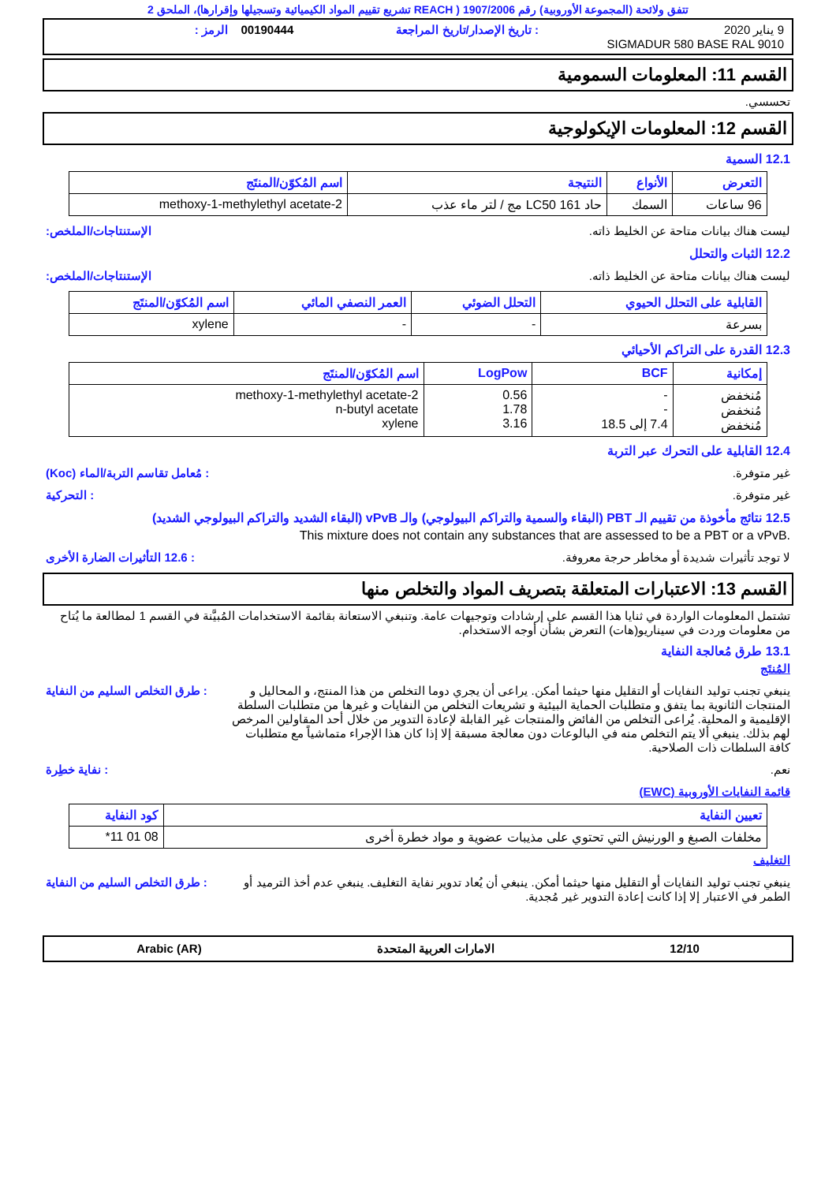تتفق ولائحة (المجموعة الأوروبية) رقم 1907/2006 ( REACH تشريع تقييم المواد الكيميائية وتسجيلها وإقرارها)، الملحق 2
9 يناير 2020
: تاريخ الإصدار/تاريخ المراجعة
00190444 الرمز :
SIGMADUR 580 BASE RAL 9010
القسم 11: المعلومات السمومية
تحسسي.
القسم 12: المعلومات الإيكولوجية
12.1 السمية
| التعرض | الأنواع | النتيجة | اسم المُكوّن/المنتَج |
| --- | --- | --- | --- |
| 96 ساعات | السمك | حاد LC50 161 مج / لتر ماء عذب | 2-methoxy-1-methylethyl acetate |
ليست هناك بيانات متاحة عن الخليط ذاته.
الإستنتاجات/الملخص:
12.2 الثبات والتحلل
ليست هناك بيانات متاحة عن الخليط ذاته.
الإستنتاجات/الملخص:
| القابلية على التحلل الحيوي | التحلل الضوئي | العمر النصفي المائي | اسم المُكوّن/المنتَج |
| --- | --- | --- | --- |
| بسرعة | - | - | xylene |
12.3 القدرة على التراكم الأحيائي
| إمكانية | BCF | LogPow | اسم المُكوّن/المنتَج |
| --- | --- | --- | --- |
| مُنخفض مُنخفض مُنخفض | - - 7.4 إلى 18.5 | 0.56 1.78 3.16 | 2-methoxy-1-methylethyl acetate n-butyl acetate xylene |
12.4 القابلية على التحرك عبر التربة
غير متوفرة. : مُعامل تقاسم التربة/الماء (Koc)
غير متوفرة. : التحركية
12.5 نتائج مأخوذة من تقييم الـ PBT (البقاء والسمية والتراكم البيولوجي) والـ vPvB (البقاء الشديد والتراكم البيولوجي الشديد)
This mixture does not contain any substances that are assessed to be a PBT or a vPvB.
لا توجد تأثيرات شديدة أو مخاطر حرجة معروفة.
: 12.6 التأثيرات الضارة الأخرى
القسم 13: الاعتبارات المتعلقة بتصريف المواد والتخلص منها
تشتمل المعلومات الواردة في ثنايا هذا القسم على إرشادات وتوجيهات عامة. وتنبغي الاستعانة بقائمة الاستخدامات المُبيَّنة في القسم 1 لمطالعة ما يُتاح من معلومات وردت في سيناريو(هات) التعرض بشأن أوجه الاستخدام.
13.1 طرق مُعالجة النفاية
المُنتَج
ينبغي تجنب توليد النفايات أو التقليل منها حيثما أمكن. يراعى أن يجري دوما التخلص من هذا المنتج، و المحاليل و المنتجات الثانوية بما يتفق و متطلبات الحماية البيئية و تشريعات التخلص من النفايات و غيرها من متطلبات السلطة الإقليمية و المحلية. يُراعى التخلص من الفائض والمنتجات غير القابلة لإعادة التدوير من خلال أحد المقاولين المرخص لهم بذلك. ينبغي ألا يتم التخلص منه في البالوعات دون معالجة مسبقة إلا إذا كان هذا الإجراء متماشياً مع متطلبات كافة السلطات ذات الصلاحية.
: طرق التخلص السليم من النفاية
نعم. : نفاية خطِرة
قائمة النفايات الأوروبية (EWC)
| تعيين النفاية | كود النفاية |
| --- | --- |
| مخلفات الصبغ و الورنيش التي تحتوي على مذيبات عضوية و مواد خطرة أخرى | 08 01 11* |
التغليف
ينبغي تجنب توليد النفايات أو التقليل منها حيثما أمكن. ينبغي أن يُعاد تدوير نفاية التغليف. ينبغي عدم أخذ الترميد أو الطمر في الاعتبار إلا إذا كانت إعادة التدوير غير مُجدية.
: طرق التخلص السليم من النفاية
12/10 الامارات العربية المتحدة Arabic (AR)